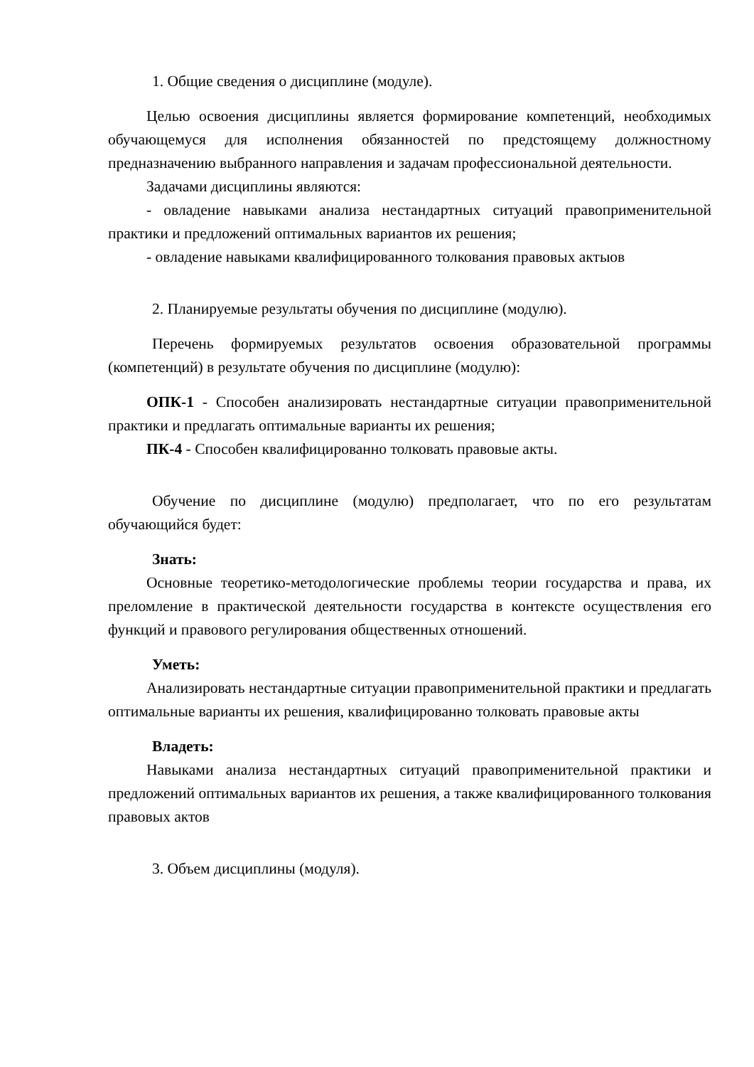1. Общие сведения о дисциплине (модуле).
Целью освоения дисциплины является формирование компетенций, необходимых обучающемуся для исполнения обязанностей по предстоящему должностному предназначению выбранного направления и задачам профессиональной деятельности.
Задачами дисциплины являются:
- овладение навыками анализа нестандартных ситуаций правоприменительной практики и предложений оптимальных вариантов их решения;
- овладение навыками квалифицированного толкования правовых актыов
2. Планируемые результаты обучения по дисциплине (модулю).
Перечень формируемых результатов освоения образовательной программы (компетенций) в результате обучения по дисциплине (модулю):
ОПК-1 - Способен анализировать нестандартные ситуации правоприменительной практики и предлагать оптимальные варианты их решения;
ПК-4 - Способен квалифицированно толковать правовые акты.
Обучение по дисциплине (модулю) предполагает, что по его результатам обучающийся будет:
Знать:
Основные теоретико-методологические проблемы теории государства и права, их преломление в практической деятельности государства в контексте осуществления его функций и правового регулирования общественных отношений.
Уметь:
Анализировать нестандартные ситуации правоприменительной практики и предлагать оптимальные варианты их решения, квалифицированно толковать правовые акты
Владеть:
Навыками анализа нестандартных ситуаций правоприменительной практики и предложений оптимальных вариантов их решения, а также квалифицированного толкования правовых актов
3. Объем дисциплины (модуля).